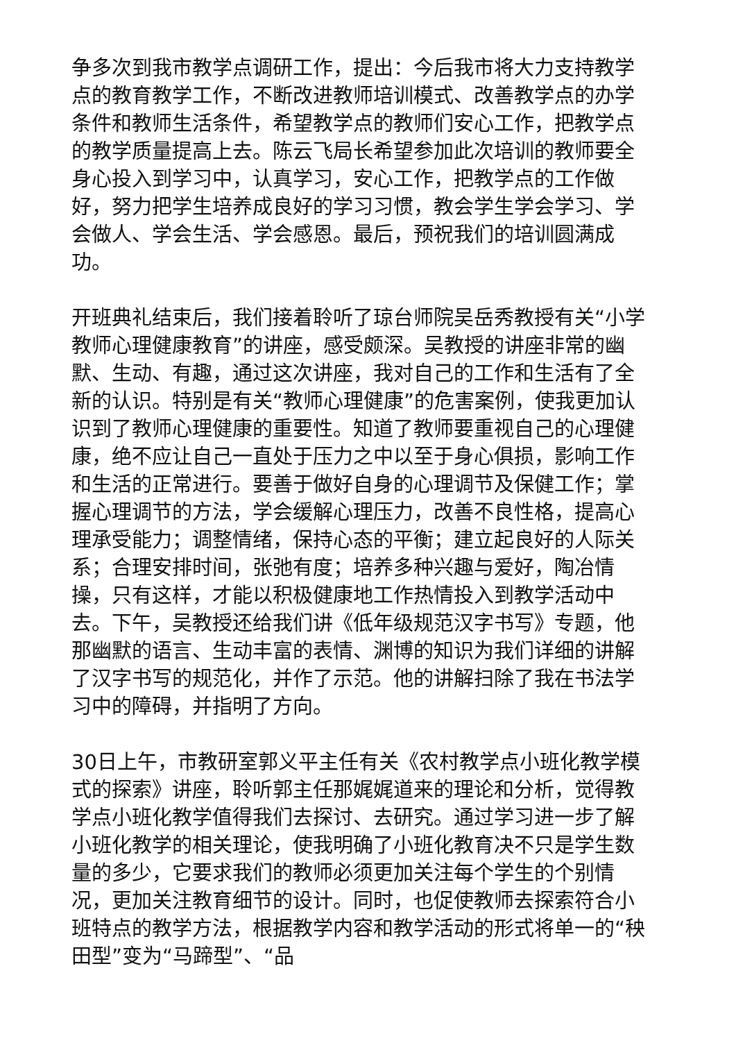争多次到我市教学点调研工作，提出：今后我市将大力支持教学点的教育教学工作，不断改进教师培训模式、改善教学点的办学条件和教师生活条件，希望教学点的教师们安心工作，把教学点的教学质量提高上去。陈云飞局长希望参加此次培训的教师要全身心投入到学习中，认真学习，安心工作，把教学点的工作做好，努力把学生培养成良好的学习习惯，教会学生学会学习、学会做人、学会生活、学会感恩。最后，预祝我们的培训圆满成功。
开班典礼结束后，我们接着聆听了琼台师院吴岳秀教授有关“小学教师心理健康教育”的讲座，感受颇深。吴教授的讲座非常的幽默、生动、有趣，通过这次讲座，我对自己的工作和生活有了全新的认识。特别是有关“教师心理健康”的危害案例，使我更加认识到了教师心理健康的重要性。知道了教师要重视自己的心理健康，绝不应让自己一直处于压力之中以至于身心俱损，影响工作和生活的正常进行。要善于做好自身的心理调节及保健工作；掌握心理调节的方法，学会缓解心理压力，改善不良性格，提高心理承受能力；调整情绪，保持心态的平衡；建立起良好的人际关系；合理安排时间，张弛有度；培养多种兴趣与爱好，陶冶情操，只有这样，才能以积极健康地工作热情投入到教学活动中去。下午，吴教授还给我们讲《低年级规范汉字书写》专题，他那幽默的语言、生动丰富的表情、渊博的知识为我们详细的讲解了汉字书写的规范化，并作了示范。他的讲解扫除了我在书法学习中的障碍，并指明了方向。
30日上午，市教研室郭义平主任有关《农村教学点小班化教学模式的探索》讲座，聆听郭主任那娓娓道来的理论和分析，觉得教学点小班化教学值得我们去探讨、去研究。通过学习进一步了解小班化教学的相关理论，使我明确了小班化教育决不只是学生数量的多少，它要求我们的教师必须更加关注每个学生的个别情况，更加关注教育细节的设计。同时，也促使教师去探索符合小班特点的教学方法，根据教学内容和教学活动的形式将单一的“秧田型”变为“马蹄型”、“品